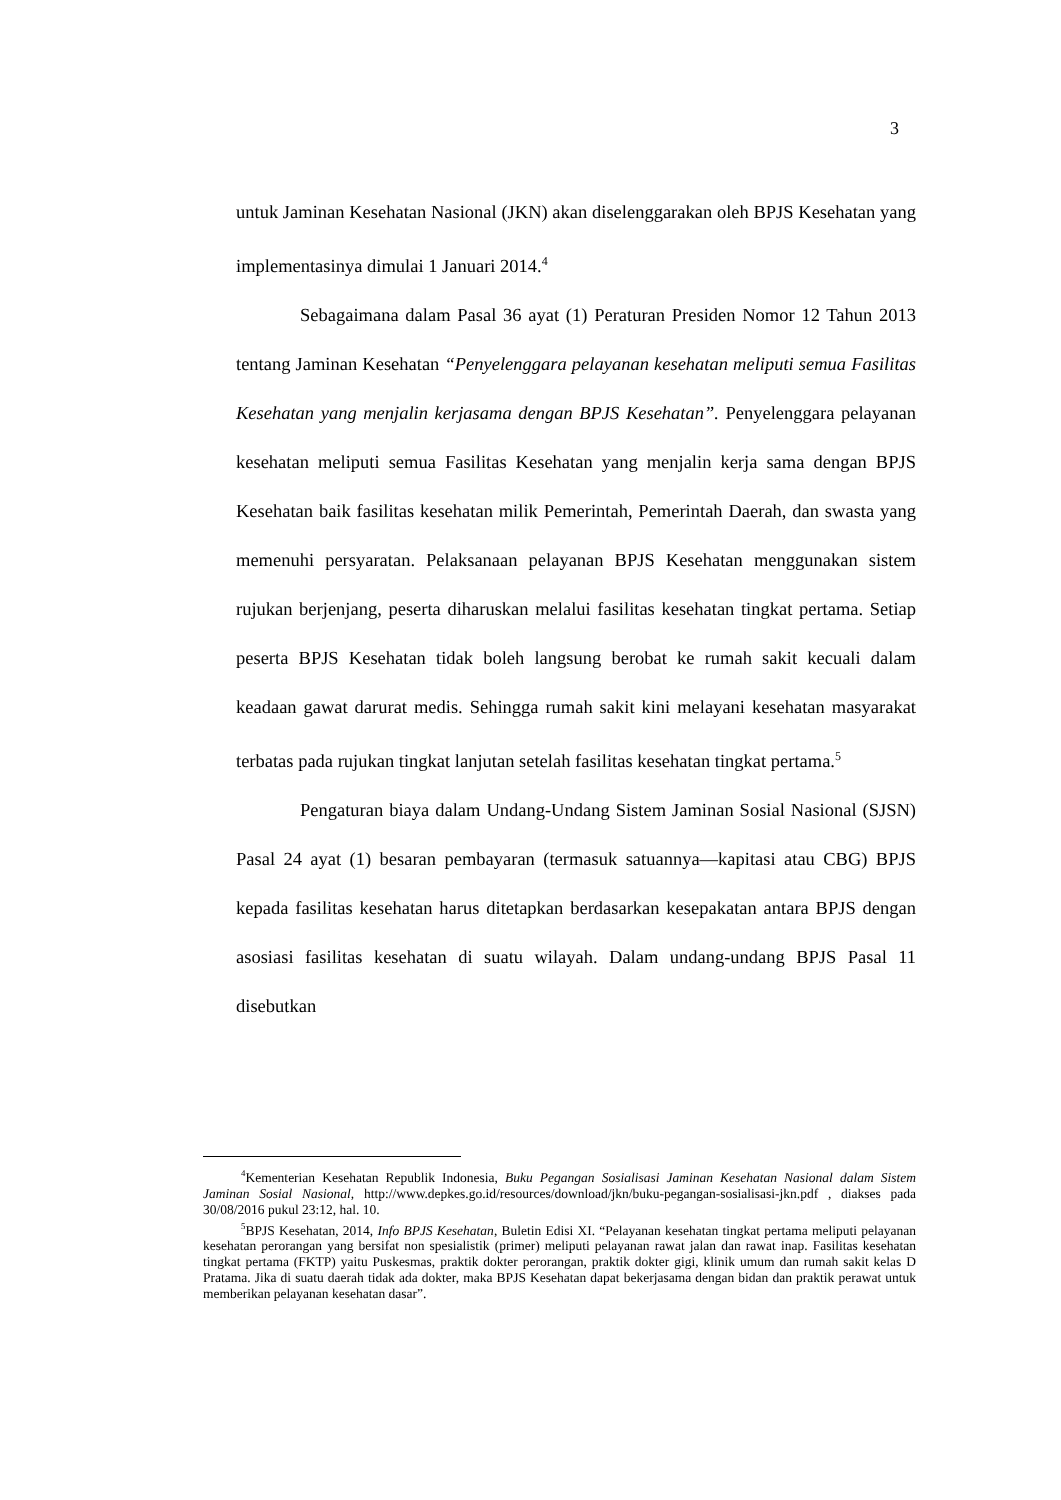3
untuk Jaminan Kesehatan Nasional (JKN) akan diselenggarakan oleh BPJS Kesehatan yang implementasinya dimulai 1 Januari 2014.<sup>4</sup>
Sebagaimana dalam Pasal 36 ayat (1) Peraturan Presiden Nomor 12 Tahun 2013 tentang Jaminan Kesehatan “Penyelenggara pelayanan kesehatan meliputi semua Fasilitas Kesehatan yang menjalin kerjasama dengan BPJS Kesehatan”. Penyelenggara pelayanan kesehatan meliputi semua Fasilitas Kesehatan yang menjalin kerja sama dengan BPJS Kesehatan baik fasilitas kesehatan milik Pemerintah, Pemerintah Daerah, dan swasta yang memenuhi persyaratan. Pelaksanaan pelayanan BPJS Kesehatan menggunakan sistem rujukan berjenjang, peserta diharuskan melalui fasilitas kesehatan tingkat pertama. Setiap peserta BPJS Kesehatan tidak boleh langsung berobat ke rumah sakit kecuali dalam keadaan gawat darurat medis. Sehingga rumah sakit kini melayani kesehatan masyarakat terbatas pada rujukan tingkat lanjutan setelah fasilitas kesehatan tingkat pertama.<sup>5</sup>
Pengaturan biaya dalam Undang-Undang Sistem Jaminan Sosial Nasional (SJSN) Pasal 24 ayat (1) besaran pembayaran (termasuk satuannya—kapitasi atau CBG) BPJS kepada fasilitas kesehatan harus ditetapkan berdasarkan kesepakatan antara BPJS dengan asosiasi fasilitas kesehatan di suatu wilayah. Dalam undang-undang BPJS Pasal 11 disebutkan
<sup>4</sup> Kementerian Kesehatan Republik Indonesia, Buku Pegangan Sosialisasi Jaminan Kesehatan Nasional dalam Sistem Jaminan Sosial Nasional, http://www.depkes.go.id/resources/download/jkn/buku-pegangan-sosialisasi-jkn.pdf , diakses pada 30/08/2016 pukul 23:12, hal. 10.
<sup>5</sup>BPJS Kesehatan, 2014, Info BPJS Kesehatan, Buletin Edisi XI. “Pelayanan kesehatan tingkat pertama meliputi pelayanan kesehatan perorangan yang bersifat non spesialistik (primer) meliputi pelayanan rawat jalan dan rawat inap. Fasilitas kesehatan tingkat pertama (FKTP) yaitu Puskesmas, praktik dokter perorangan, praktik dokter gigi, klinik umum dan rumah sakit kelas D Pratama. Jika di suatu daerah tidak ada dokter, maka BPJS Kesehatan dapat bekerjasama dengan bidan dan praktik perawat untuk memberikan pelayanan kesehatan dasar”.